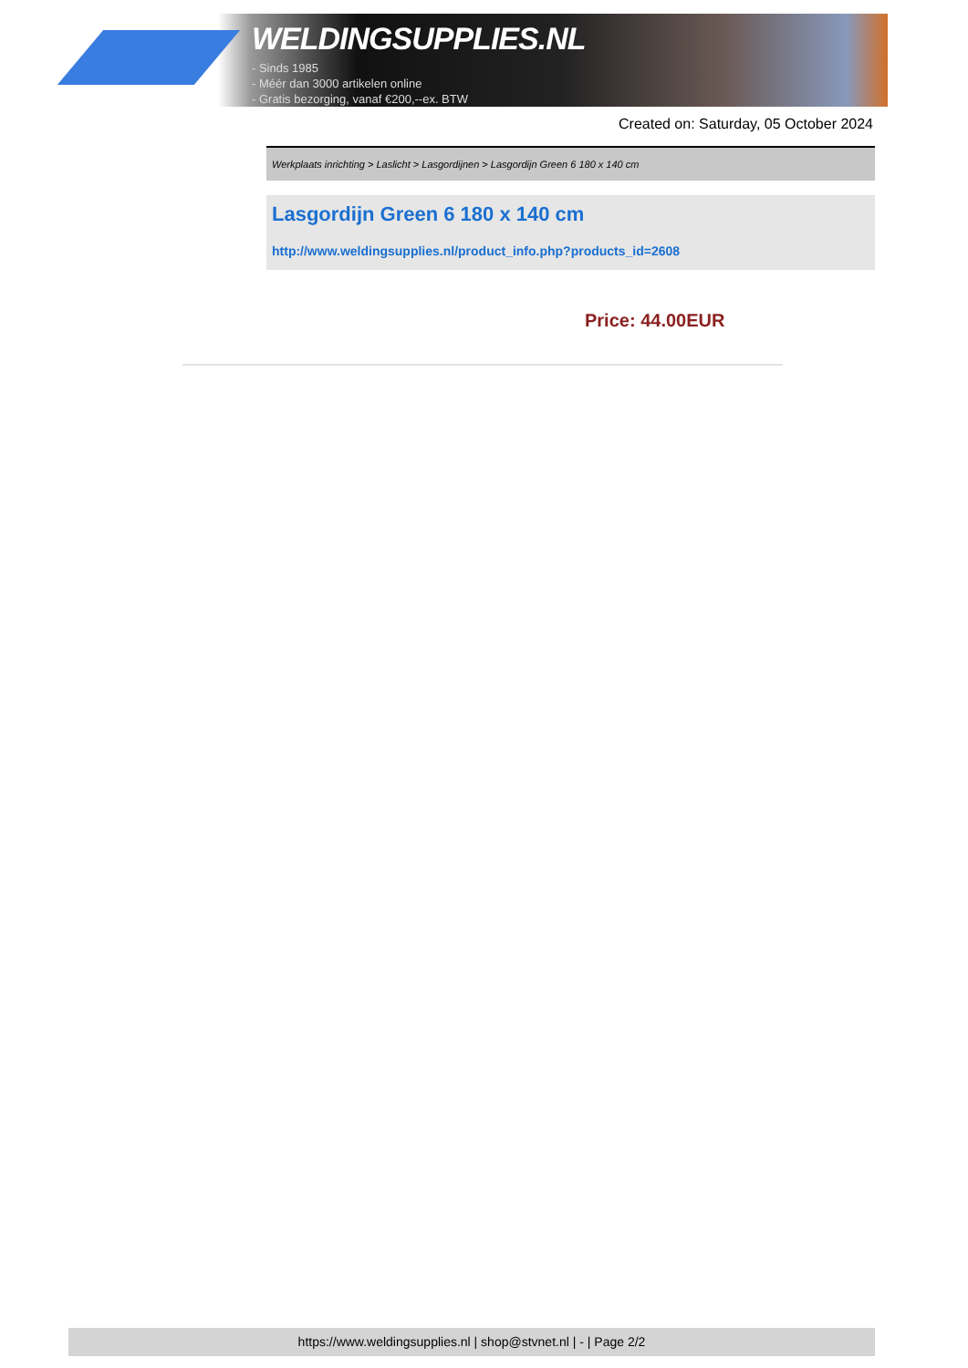WELDINGSUPPLIES.NL
- Sinds 1985
- Méér dan 3000 artikelen online
- Gratis bezorging, vanaf €200,--ex. BTW
Created on: Saturday, 05 October 2024
Werkplaats inrichting > Laslicht > Lasgordijnen > Lasgordijn Green 6 180 x 140 cm
Lasgordijn Green 6 180 x 140 cm
http://www.weldingsupplies.nl/product_info.php?products_id=2608
Price: 44.00EUR
https://www.weldingsupplies.nl | shop@stvnet.nl | - | Page 2/2